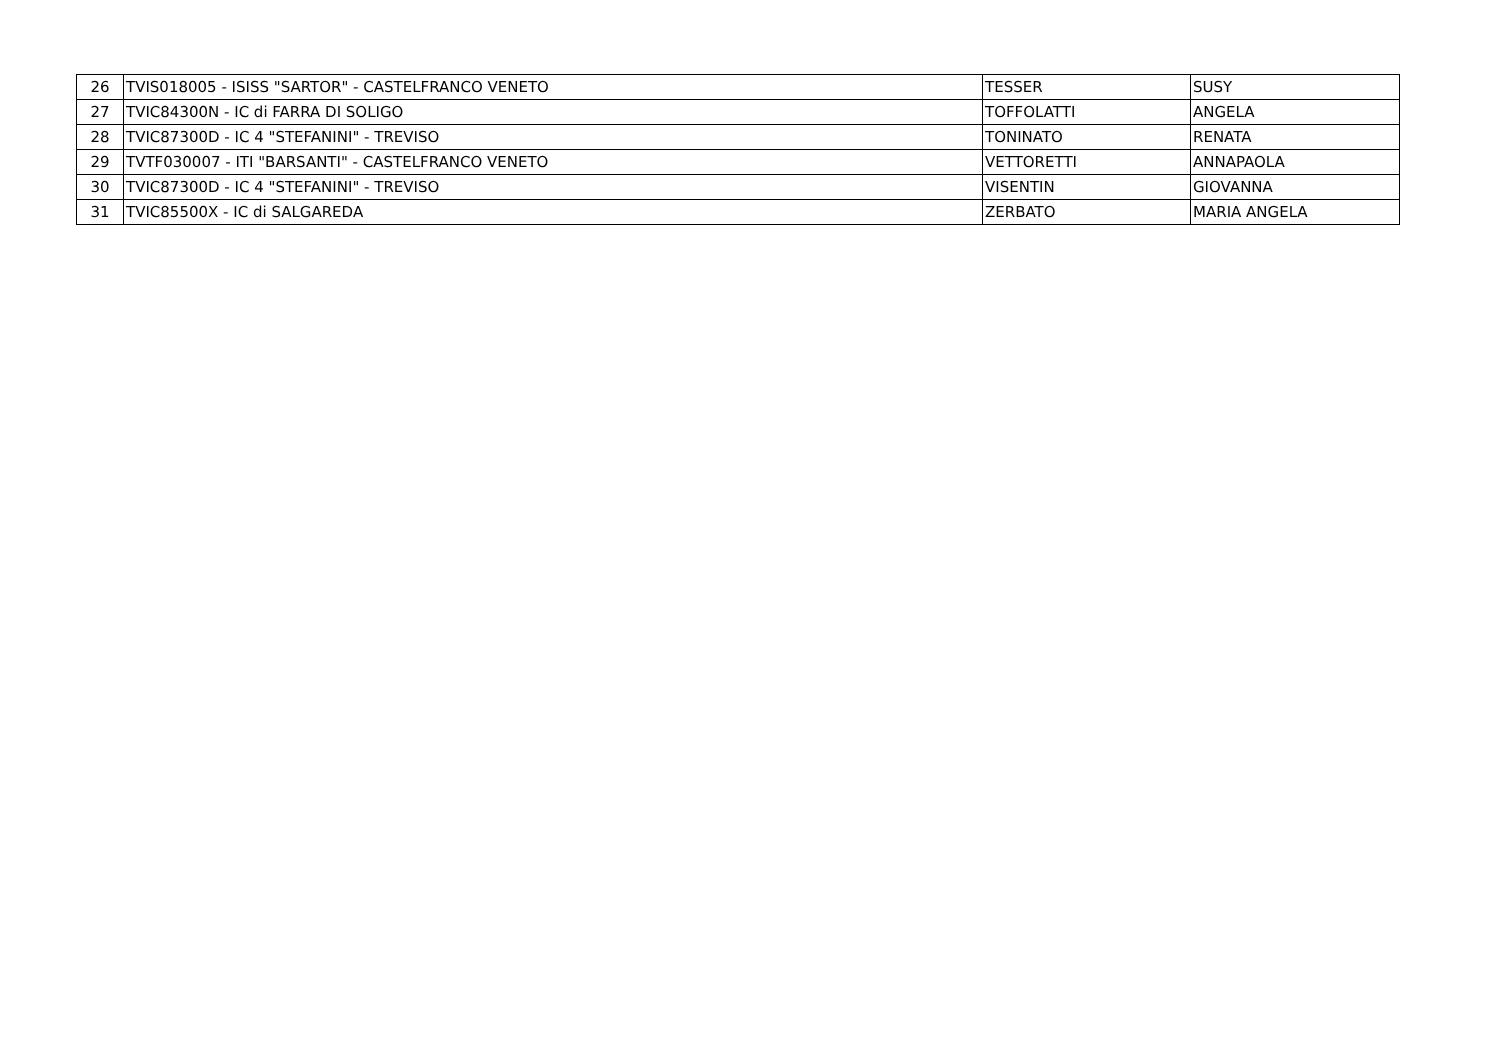| 26 | TVIS018005 - ISISS "SARTOR" - CASTELFRANCO VENETO | TESSER | SUSY |
| 27 | TVIC84300N - IC di FARRA DI SOLIGO | TOFFOLATTI | ANGELA |
| 28 | TVIC87300D - IC 4 "STEFANINI" - TREVISO | TONINATO | RENATA |
| 29 | TVTF030007 - ITI "BARSANTI" - CASTELFRANCO VENETO | VETTORETTI | ANNAPAOLA |
| 30 | TVIC87300D - IC 4 "STEFANINI" - TREVISO | VISENTIN | GIOVANNA |
| 31 | TVIC85500X - IC di SALGAREDA | ZERBATO | MARIA ANGELA |